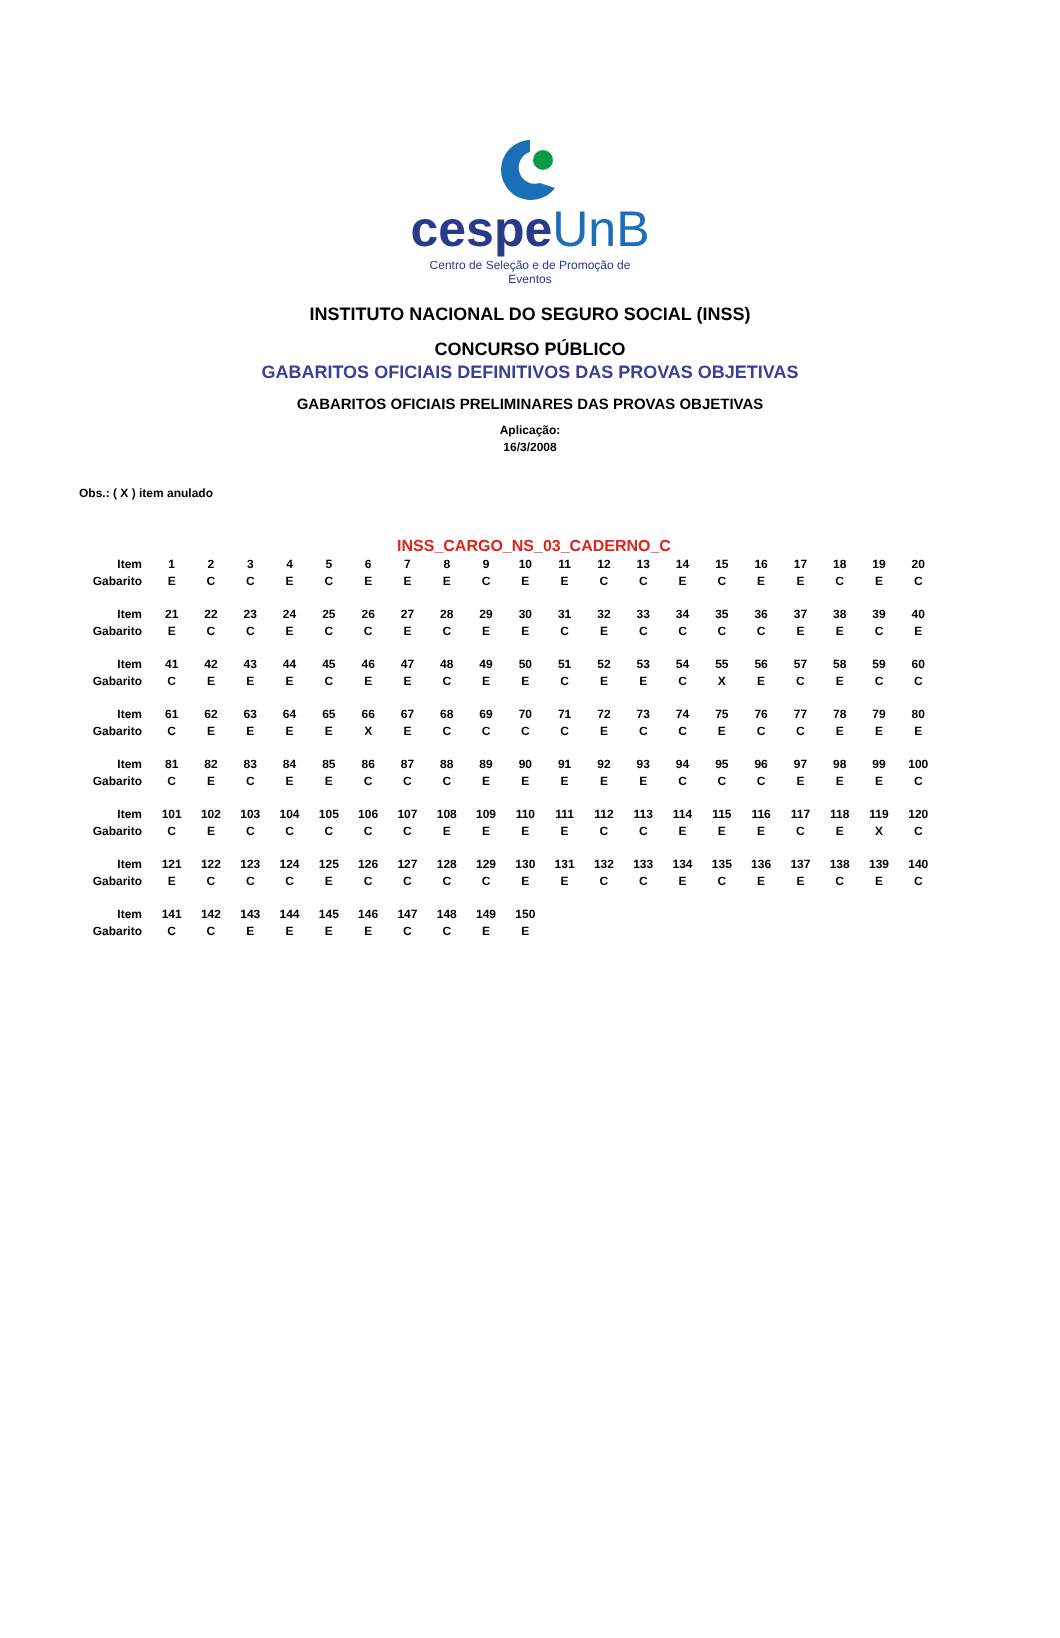cespeUnB
Centro de Seleção e de Promoção de Eventos
INSTITUTO NACIONAL DO SEGURO SOCIAL (INSS)
CONCURSO PÚBLICO
GABARITOS OFICIAIS DEFINITIVOS DAS PROVAS OBJETIVAS
GABARITOS OFICIAIS PRELIMINARES DAS PROVAS OBJETIVAS
Aplicação:
16/3/2008
Obs.: ( X ) item anulado
INSS_CARGO_NS_03_CADERNO_C
| Item | 1 | 2 | 3 | 4 | 5 | 6 | 7 | 8 | 9 | 10 | 11 | 12 | 13 | 14 | 15 | 16 | 17 | 18 | 19 | 20 |
| Gabarito | E | C | C | E | C | E | E | E | C | E | E | C | C | E | C | E | E | C | E | C |
| Item | 21 | 22 | 23 | 24 | 25 | 26 | 27 | 28 | 29 | 30 | 31 | 32 | 33 | 34 | 35 | 36 | 37 | 38 | 39 | 40 |
| Gabarito | E | C | C | E | C | C | E | C | E | E | C | E | C | C | C | C | E | E | C | E |
| Item | 41 | 42 | 43 | 44 | 45 | 46 | 47 | 48 | 49 | 50 | 51 | 52 | 53 | 54 | 55 | 56 | 57 | 58 | 59 | 60 |
| Gabarito | C | E | E | E | C | E | E | C | E | E | C | E | E | C | X | E | C | E | C | C |
| Item | 61 | 62 | 63 | 64 | 65 | 66 | 67 | 68 | 69 | 70 | 71 | 72 | 73 | 74 | 75 | 76 | 77 | 78 | 79 | 80 |
| Gabarito | C | E | E | E | E | X | E | C | C | C | C | E | C | C | E | C | C | E | E | E |
| Item | 81 | 82 | 83 | 84 | 85 | 86 | 87 | 88 | 89 | 90 | 91 | 92 | 93 | 94 | 95 | 96 | 97 | 98 | 99 | 100 |
| Gabarito | C | E | C | E | E | C | C | C | E | E | E | E | E | C | C | C | E | E | E | C |
| Item | 101 | 102 | 103 | 104 | 105 | 106 | 107 | 108 | 109 | 110 | 111 | 112 | 113 | 114 | 115 | 116 | 117 | 118 | 119 | 120 |
| Gabarito | C | E | C | C | C | C | C | E | E | E | E | C | C | E | E | E | C | E | X | C |
| Item | 121 | 122 | 123 | 124 | 125 | 126 | 127 | 128 | 129 | 130 | 131 | 132 | 133 | 134 | 135 | 136 | 137 | 138 | 139 | 140 |
| Gabarito | E | C | C | C | E | C | C | C | C | E | E | C | C | E | C | E | E | C | E | C |
| Item | 141 | 142 | 143 | 144 | 145 | 146 | 147 | 148 | 149 | 150 | | | | | | | | | | |
| Gabarito | C | C | E | E | E | E | C | C | E | E | | | | | | | | | | |